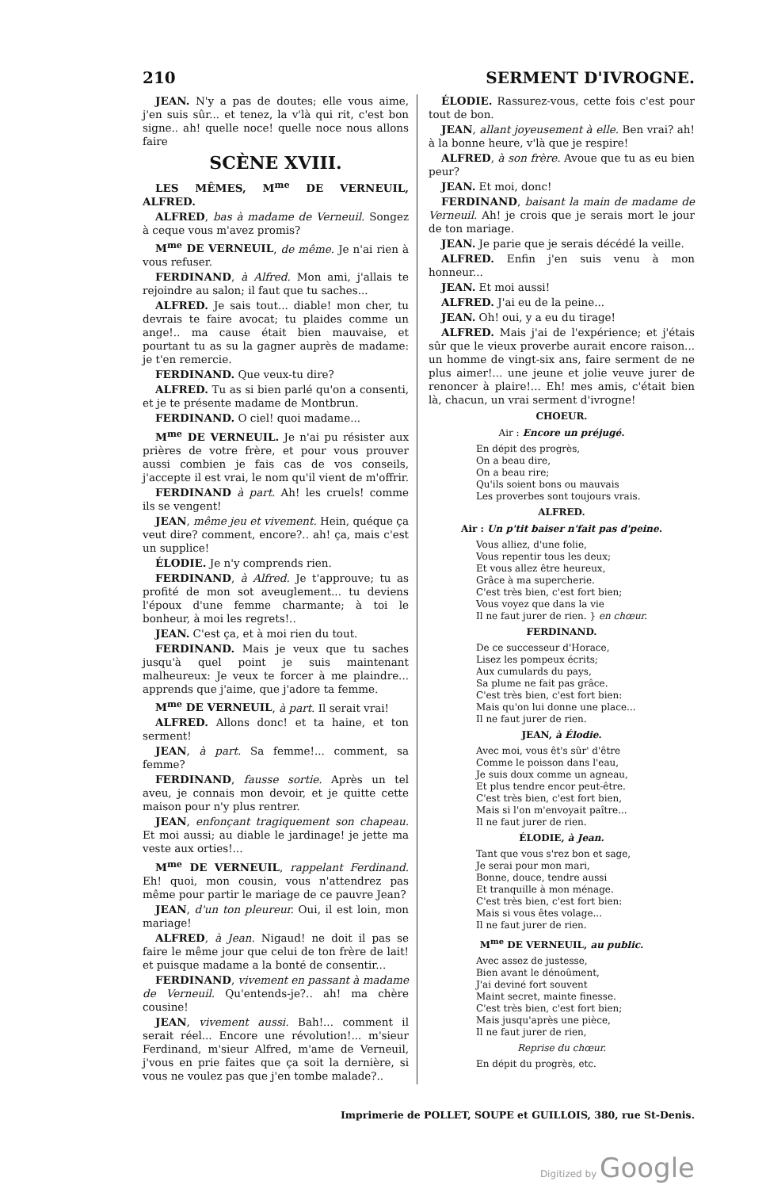210 SERMENT D'IVROGNE.
JEAN. N'y a pas de doutes; elle vous aime, j'en suis sûr... et tenez, la v'là qui rit, c'est bon signe.. ah! quelle noce! quelle noce nous allons faire
SCÈNE XVIII.
LES MÊMES, M<sup>me</sup> DE VERNEUIL, ALFRED.
ALFRED, bas à madame de Verneuil. Songez à ceque vous m'avez promis?
M<sup>me</sup> DE VERNEUIL, de même. Je n'ai rien à vous refuser.
FERDINAND, à Alfred. Mon ami, j'allais te rejoindre au salon; il faut que tu saches...
ALFRED. Je sais tout... diable! mon cher, tu devrais te faire avocat; tu plaides comme un ange!.. ma cause était bien mauvaise, et pourtant tu as su la gagner auprès de madame: je t'en remercie.
FERDINAND. Que veux-tu dire?
ALFRED. Tu as si bien parlé qu'on a consenti, et je te présente madame de Montbrun.
FERDINAND. O ciel! quoi madame...
M<sup>me</sup> DE VERNEUIL. Je n'ai pu résister aux prières de votre frère, et pour vous prouver aussi combien je fais cas de vos conseils, j'accepte il est vrai, le nom qu'il vient de m'offrir.
FERDINAND à part. Ah! les cruels! comme ils se vengent!
JEAN, même jeu et vivement. Hein, quéque ça veut dire? comment, encore?.. ah! ça, mais c'est un supplice!
ÉLODIE. Je n'y comprends rien.
FERDINAND, à Alfred. Je t'approuve; tu as profité de mon sot aveuglement... tu deviens l'époux d'une femme charmante; à toi le bonheur, à moi les regrets!..
JEAN. C'est ça, et à moi rien du tout.
FERDINAND. Mais je veux que tu saches jusqu'à quel point je suis maintenant malheureux: Je veux te forcer à me plaindre... apprends que j'aime, que j'adore ta femme.
M<sup>me</sup> DE VERNEUIL, à part. Il serait vrai!
ALFRED. Allons donc! et ta haine, et ton serment!
JEAN, à part. Sa femme!... comment, sa femme?
FERDINAND, fausse sortie. Après un tel aveu, je connais mon devoir, et je quitte cette maison pour n'y plus rentrer.
JEAN, enfonçant tragiquement son chapeau. Et moi aussi; au diable le jardinage! je jette ma veste aux orties!...
M<sup>me</sup> DE VERNEUIL, rappelant Ferdinand. Eh! quoi, mon cousin, vous n'attendrez pas même pour partir le mariage de ce pauvre Jean?
JEAN, d'un ton pleureur. Oui, il est loin, mon mariage!
ALFRED, à Jean. Nigaud! ne doit il pas se faire le même jour que celui de ton frère de lait! et puisque madame a la bonté de consentir...
FERDINAND, vivement en passant à madame de Verneuil. Qu'entends-je?.. ah! ma chère cousine!
JEAN, vivement aussi. Bah!... comment il serait réel... Encore une révolution!... m'sieur Ferdinand, m'sieur Alfred, m'ame de Verneuil, j'vous en prie faites que ça soit la dernière, si vous ne voulez pas que j'en tombe malade?..
ÉLODIE. Rassurez-vous, cette fois c'est pour tout de bon.
JEAN, allant joyeusement à elle. Ben vrai? ah! à la bonne heure, v'là que je respire!
ALFRED, à son frère. Avoue que tu as eu bien peur?
JEAN. Et moi, donc!
FERDINAND, baisant la main de madame de Verneuil. Ah! je crois que je serais mort le jour de ton mariage.
JEAN. Je parie que je serais décédé la veille.
ALFRED. Enfin j'en suis venu à mon honneur...
JEAN. Et moi aussi!
ALFRED. J'ai eu de la peine...
JEAN. Oh! oui, y a eu du tirage!
ALFRED. Mais j'ai de l'expérience; et j'étais sûr que le vieux proverbe aurait encore raison... un homme de vingt-six ans, faire serment de ne plus aimer!... une jeune et jolie veuve jurer de renoncer à plaire!... Eh! mes amis, c'était bien là, chacun, un vrai serment d'ivrogne!
CHOEUR.
Air : Encore un préjugé.
En dépit des progrès,
On a beau dire,
On a beau rire;
Qu'ils soient bons ou mauvais
Les proverbes sont toujours vrais.
ALFRED.
Air : Un p'tit baiser n'fait pas d'peine.
Vous alliez, d'une folie,
Vous repentir tous les deux;
Et vous allez être heureux,
Grâce à ma supercherie.
C'est très bien, c'est fort bien;
Vous voyez que dans la vie
Il ne faut jurer de rien. } en chœur.
FERDINAND.
De ce successeur d'Horace,
Lisez les pompeux écrits;
Aux cumulards du pays,
Sa plume ne fait pas grâce.
C'est très bien, c'est fort bien:
Mais qu'on lui donne une place...
Il ne faut jurer de rien.
JEAN, à Élodie.
Avec moi, vous êt's sûr' d'être
Comme le poisson dans l'eau,
Je suis doux comme un agneau,
Et plus tendre encor peut-être.
C'est très bien, c'est fort bien,
Mais si l'on m'envoyait paître...
Il ne faut jurer de rien.
ÉLODIE, à Jean.
Tant que vous s'rez bon et sage,
Je serai pour mon mari,
Bonne, douce, tendre aussi
Et tranquille à mon ménage.
C'est très bien, c'est fort bien:
Mais si vous êtes volage...
Il ne faut jurer de rien.
M<sup>me</sup> DE VERNEUIL, au public.
Avec assez de justesse,
Bien avant le dénoûment,
J'ai deviné fort souvent
Maint secret, mainte finesse.
C'est très bien, c'est fort bien;
Mais jusqu'après une pièce,
Il ne faut jurer de rien,
Reprise du chœur.
En dépit du progrès, etc.
Imprimerie de POLLET, SOUPE et GUILLOIS, 380, rue St-Denis.
Digitized by Google